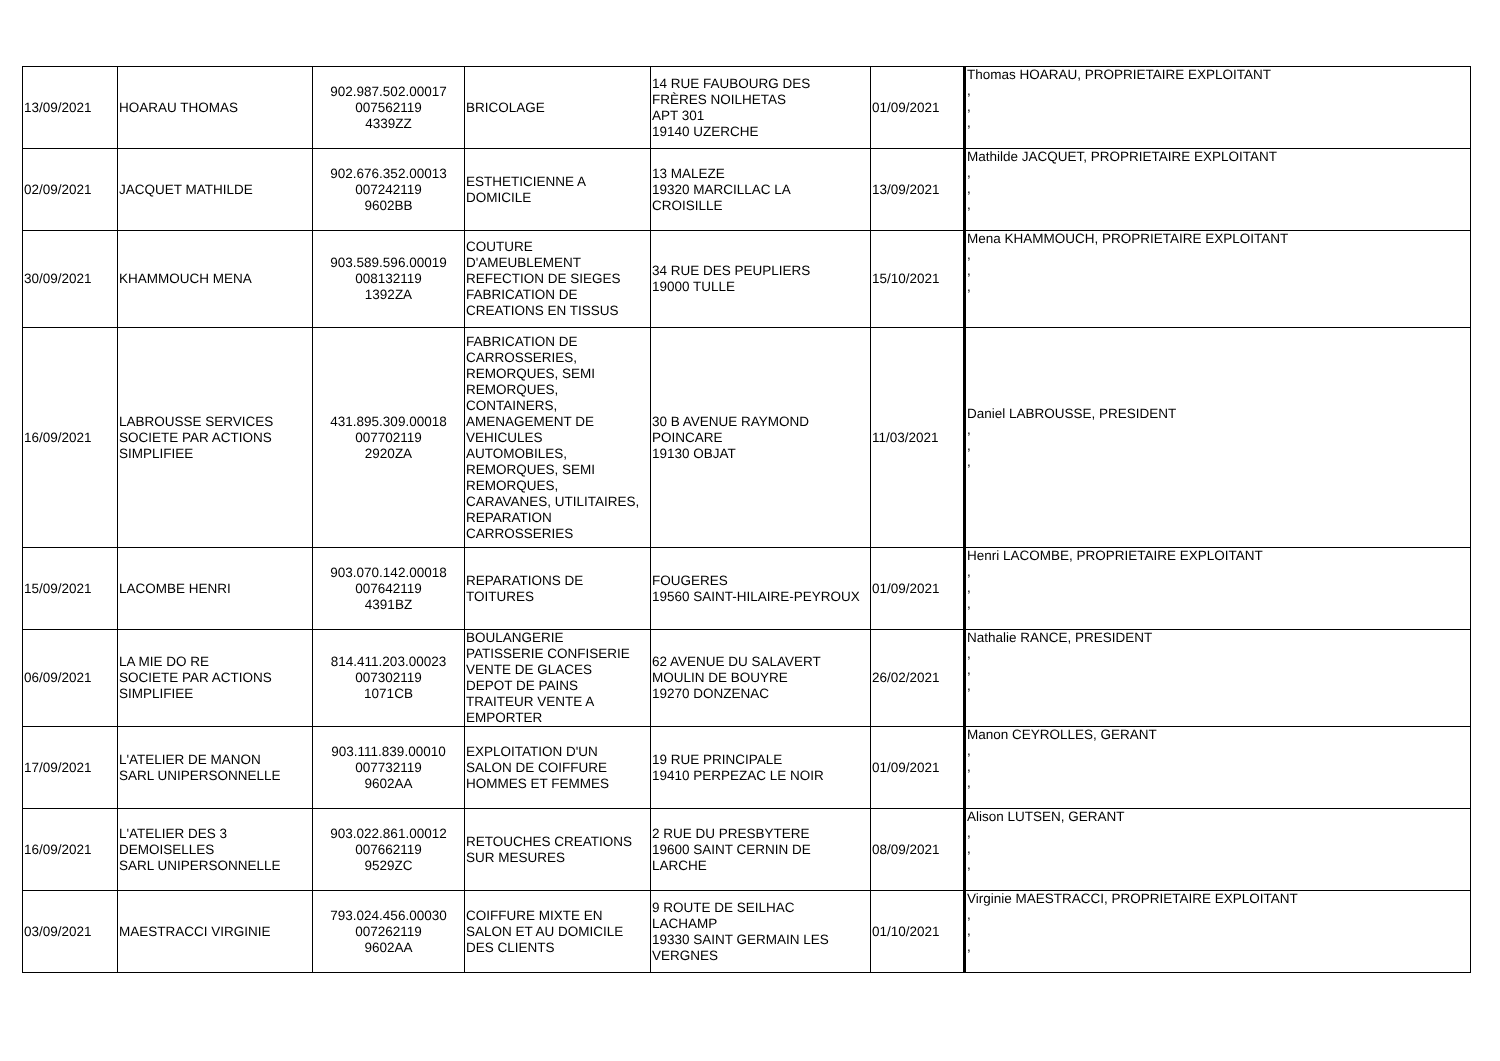| 13/09/2021 | HOARAU THOMAS | 902.987.502.00017 007562119 4339ZZ | BRICOLAGE | 14 RUE FAUBOURG DES FRÈRES NOILHETAS APT 301 19140 UZERCHE | 01/09/2021 | Thomas HOARAU, PROPRIETAIRE EXPLOITANT , , , |
| 02/09/2021 | JACQUET MATHILDE | 902.676.352.00013 007242119 9602BB | ESTHETICIENNE A DOMICILE | 13 MALEZE 19320 MARCILLAC LA CROISILLE | 13/09/2021 | Mathilde JACQUET, PROPRIETAIRE EXPLOITANT , , , |
| 30/09/2021 | KHAMMOUCH MENA | 903.589.596.00019 008132119 1392ZA | COUTURE D'AMEUBLEMENT REFECTION DE SIEGES FABRICATION DE CREATIONS EN TISSUS | 34 RUE DES PEUPLIERS 19000 TULLE | 15/10/2021 | Mena KHAMMOUCH, PROPRIETAIRE EXPLOITANT , , , |
| 16/09/2021 | LABROUSSE SERVICES SOCIETE PAR ACTIONS SIMPLIFIEE | 431.895.309.00018 007702119 2920ZA | FABRICATION DE CARROSSERIES, REMORQUES, SEMI REMORQUES, CONTAINERS, AMENAGEMENT DE VEHICULES AUTOMOBILES, REMORQUES, SEMI REMORQUES, CARAVANES, UTILITAIRES, REPARATION CARROSSERIES | 30 B AVENUE RAYMOND POINCARE 19130 OBJAT | 11/03/2021 | Daniel LABROUSSE, PRESIDENT , , , |
| 15/09/2021 | LACOMBE HENRI | 903.070.142.00018 007642119 4391BZ | REPARATIONS DE TOITURES | FOUGERES 19560 SAINT-HILAIRE-PEYROUX | 01/09/2021 | Henri LACOMBE, PROPRIETAIRE EXPLOITANT , , , |
| 06/09/2021 | LA MIE DO RE SOCIETE PAR ACTIONS SIMPLIFIEE | 814.411.203.00023 007302119 1071CB | BOULANGERIE PATISSERIE CONFISERIE VENTE DE GLACES DEPOT DE PAINS TRAITEUR VENTE A EMPORTER | 62 AVENUE DU SALAVERT MOULIN DE BOUYRE 19270 DONZENAC | 26/02/2021 | Nathalie RANCE, PRESIDENT , , , |
| 17/09/2021 | L'ATELIER DE MANON SARL UNIPERSONNELLE | 903.111.839.00010 007732119 9602AA | EXPLOITATION D'UN SALON DE COIFFURE HOMMES ET FEMMES | 19 RUE PRINCIPALE 19410 PERPEZAC LE NOIR | 01/09/2021 | Manon CEYROLLES, GERANT , , , |
| 16/09/2021 | L'ATELIER DES 3 DEMOISELLES SARL UNIPERSONNELLE | 903.022.861.00012 007662119 9529ZC | RETOUCHES CREATIONS SUR MESURES | 2 RUE DU PRESBYTERE 19600 SAINT CERNIN DE LARCHE | 08/09/2021 | Alison LUTSEN, GERANT , , , |
| 03/09/2021 | MAESTRACCI VIRGINIE | 793.024.456.00030 007262119 9602AA | COIFFURE MIXTE EN SALON ET AU DOMICILE DES CLIENTS | 9 ROUTE DE SEILHAC LACHAMP 19330 SAINT GERMAIN LES VERGNES | 01/10/2021 | Virginie MAESTRACCI, PROPRIETAIRE EXPLOITANT , , , |